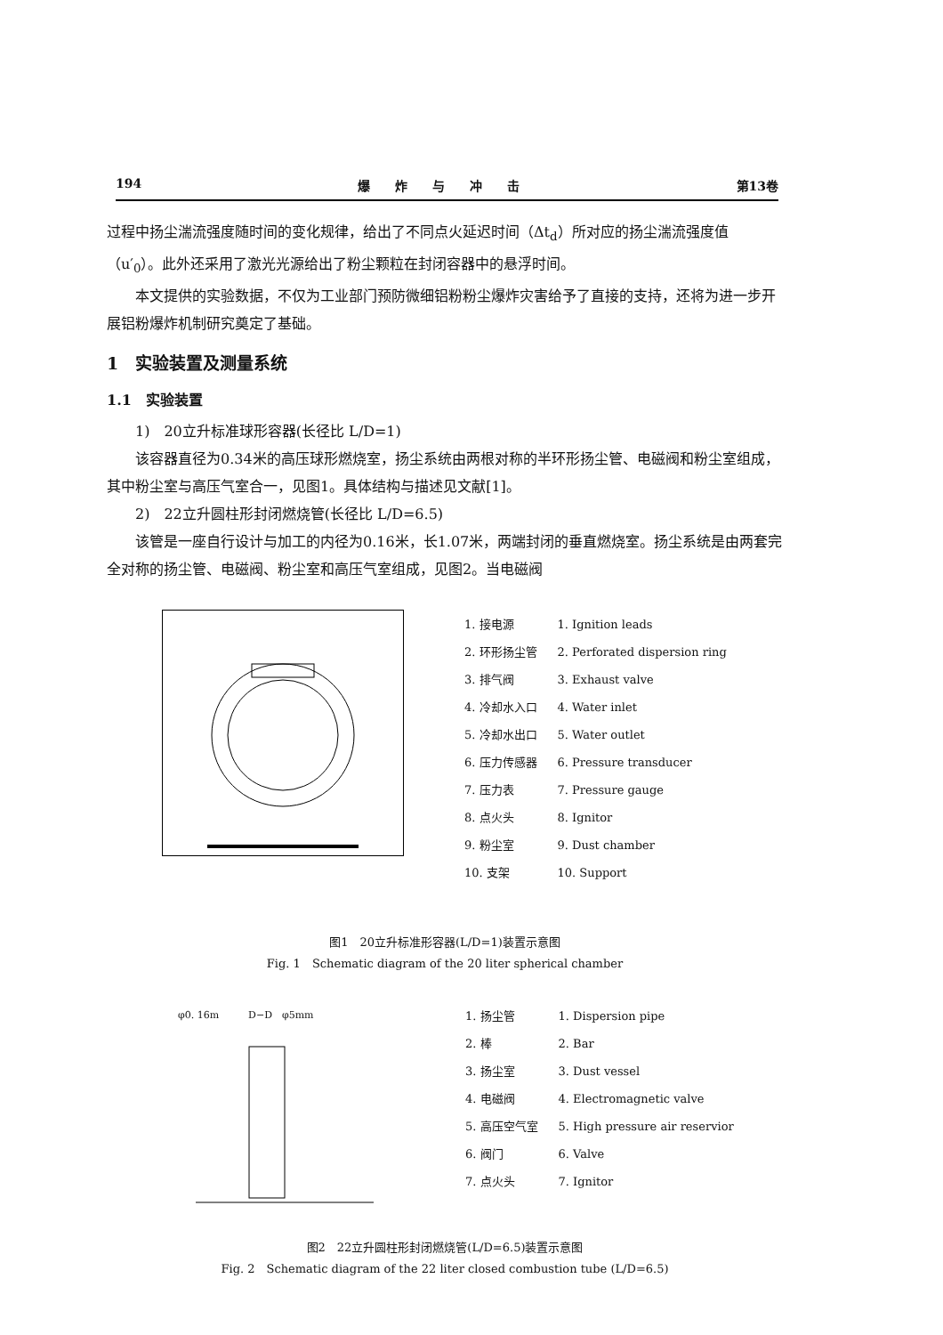194 爆　　炸　　与　　冲　　击 第13卷
过程中扬尘湍流强度随时间的变化规律，给出了不同点火延迟时间（Δt<sub>d</sub>）所对应的扬尘湍流强度值（u′<sub>0</sub>）。此外还采用了激光光源给出了粉尘颗粒在封闭容器中的悬浮时间。
本文提供的实验数据，不仅为工业部门预防微细铝粉粉尘爆炸灾害给予了直接的支持，还将为进一步开展铝粉爆炸机制研究奠定了基础。
1　实验装置及测量系统
1.1　实验装置
1)　20立升标准球形容器(长径比 L/D=1)
该容器直径为0.34米的高压球形燃烧室，扬尘系统由两根对称的半环形扬尘管、电磁阀和粉尘室组成，其中粉尘室与高压气室合一，见图1。具体结构与描述见文献[1]。
2)　22立升圆柱形封闭燃烧管(长径比 L/D=6.5)
该管是一座自行设计与加工的内径为0.16米，长1.07米，两端封闭的垂直燃烧室。扬尘系统是由两套完全对称的扬尘管、电磁阀、粉尘室和高压气室组成，见图2。当电磁阀
| 1. 接电源 | 1. Ignition leads |
| 2. 环形扬尘管 | 2. Perforated dispersion ring |
| 3. 排气阀 | 3. Exhaust valve |
| 4. 冷却水入口 | 4. Water inlet |
| 5. 冷却水出口 | 5. Water outlet |
| 6. 压力传感器 | 6. Pressure transducer |
| 7. 压力表 | 7. Pressure gauge |
| 8. 点火头 | 8. Ignitor |
| 9. 粉尘室 | 9. Dust chamber |
| 10. 支架 | 10. Support |
图1　20立升标准形容器(L/D=1)装置示意图
Fig. 1　Schematic diagram of the 20 liter spherical chamber
φ0. 16m　　　D−D　φ5mm
| 1. 扬尘管 | 1. Dispersion pipe |
| 2. 棒 | 2. Bar |
| 3. 扬尘室 | 3. Dust vessel |
| 4. 电磁阀 | 4. Electromagnetic valve |
| 5. 高压空气室 | 5. High pressure air reservior |
| 6. 阀门 | 6. Valve |
| 7. 点火头 | 7. Ignitor |
图2　22立升圆柱形封闭燃烧管(L/D=6.5)装置示意图
Fig. 2　Schematic diagram of the 22 liter closed combustion tube (L/D=6.5)